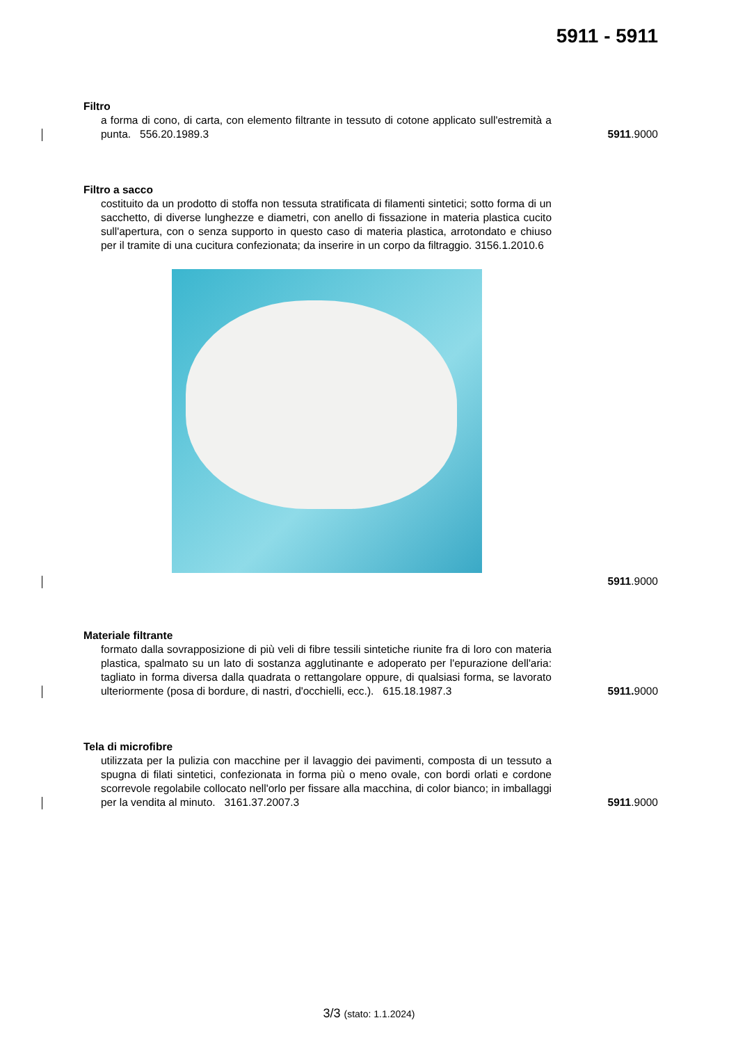5911 - 5911
Filtro
a forma di cono, di carta, con elemento filtrante in tessuto di cotone applicato sull'estremità a punta. 556.20.1989.3
5911.9000
Filtro a sacco
costituito da un prodotto di stoffa non tessuta stratificata di filamenti sintetici; sotto forma di un sacchetto, di diverse lunghezze e diametri, con anello di fissazione in materia plastica cucito sull'apertura, con o senza supporto in questo caso di materia plastica, arrotondato e chiuso per il tramite di una cucitura confezionata; da inserire in un corpo da filtraggio. 3156.1.2010.6
5911.9000
Materiale filtrante
formato dalla sovrapposizione di più veli di fibre tessili sintetiche riunite fra di loro con materia plastica, spalmato su un lato di sostanza agglutinante e adoperato per l'epurazione dell'aria: tagliato in forma diversa dalla quadrata o rettangolare oppure, di qualsiasi forma, se lavorato ulteriormente (posa di bordure, di nastri, d'occhielli, ecc.). 615.18.1987.3
5911. 9000
Tela di microfibre
utilizzata per la pulizia con macchine per il lavaggio dei pavimenti, composta di un tessuto a spugna di filati sintetici, confezionata in forma più o meno ovale, con bordi orlati e cordone scorrevole regolabile collocato nell'orlo per fissare alla macchina, di color bianco; in imballaggi per la vendita al minuto. 3161.37.2007.3
5911.9000
3/3 (stato: 1.1.2024)